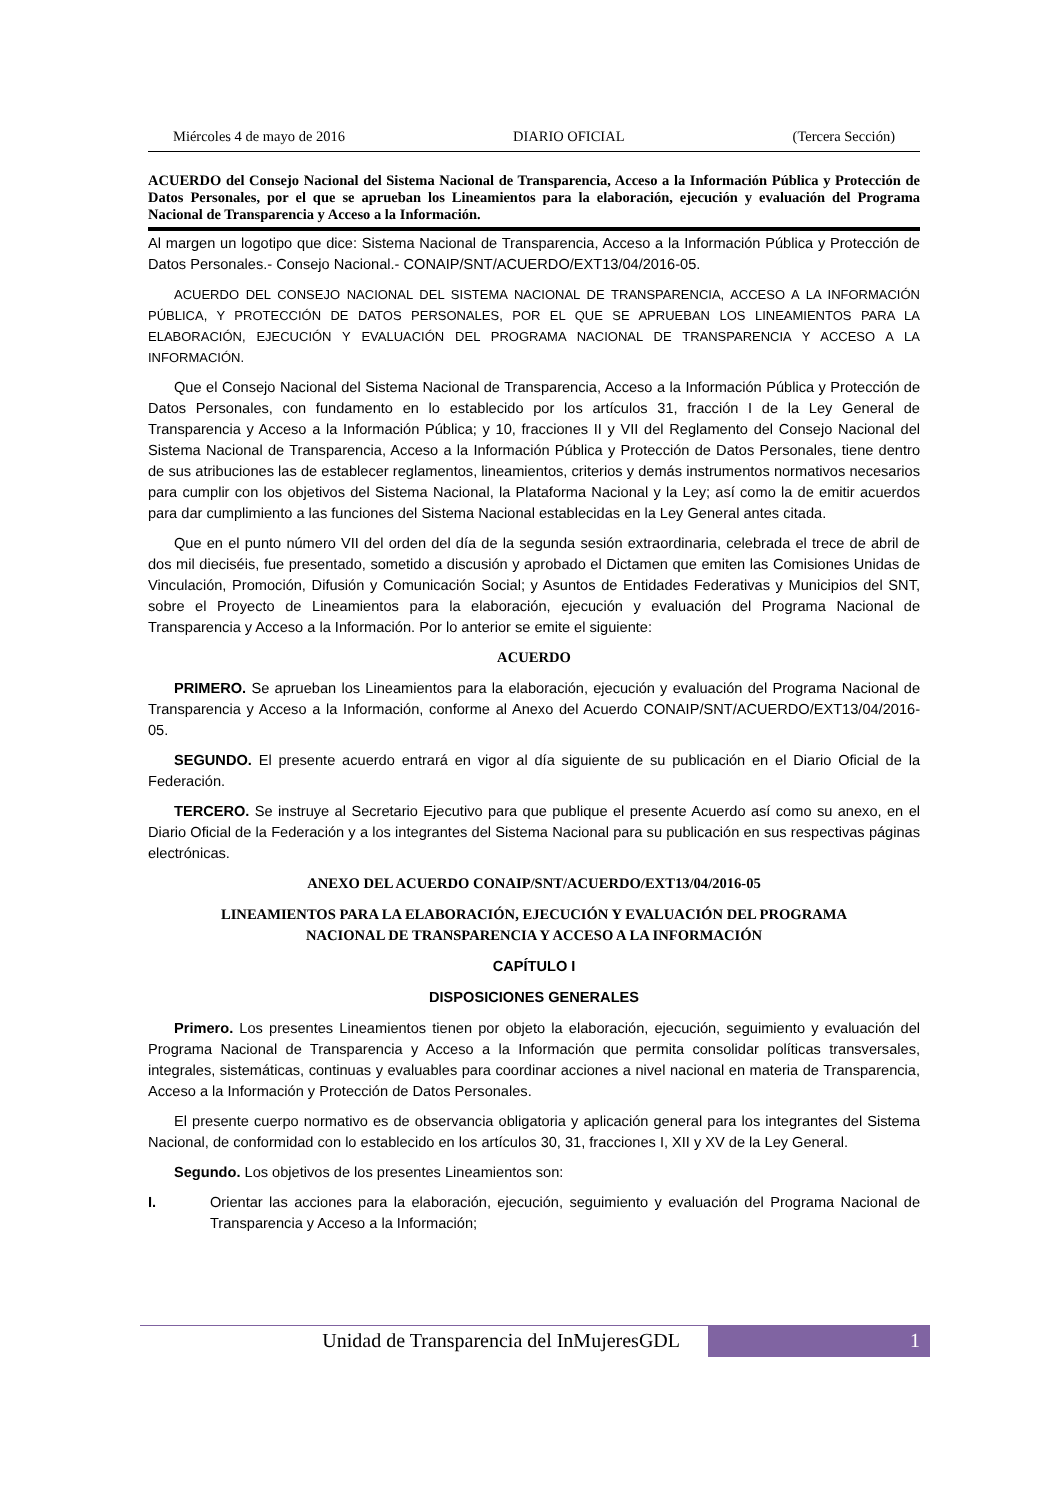Miércoles 4 de mayo de 2016 DIARIO OFICIAL (Tercera Sección)
ACUERDO del Consejo Nacional del Sistema Nacional de Transparencia, Acceso a la Información Pública y Protección de Datos Personales, por el que se aprueban los Lineamientos para la elaboración, ejecución y evaluación del Programa Nacional de Transparencia y Acceso a la Información.
Al margen un logotipo que dice: Sistema Nacional de Transparencia, Acceso a la Información Pública y Protección de Datos Personales.- Consejo Nacional.- CONAIP/SNT/ACUERDO/EXT13/04/2016-05.
ACUERDO DEL CONSEJO NACIONAL DEL SISTEMA NACIONAL DE TRANSPARENCIA, ACCESO A LA INFORMACIÓN PÚBLICA, Y PROTECCIÓN DE DATOS PERSONALES, POR EL QUE SE APRUEBAN LOS LINEAMIENTOS PARA LA ELABORACIÓN, EJECUCIÓN Y EVALUACIÓN DEL PROGRAMA NACIONAL DE TRANSPARENCIA Y ACCESO A LA INFORMACIÓN.
Que el Consejo Nacional del Sistema Nacional de Transparencia, Acceso a la Información Pública y Protección de Datos Personales, con fundamento en lo establecido por los artículos 31, fracción I de la Ley General de Transparencia y Acceso a la Información Pública; y 10, fracciones II y VII del Reglamento del Consejo Nacional del Sistema Nacional de Transparencia, Acceso a la Información Pública y Protección de Datos Personales, tiene dentro de sus atribuciones las de establecer reglamentos, lineamientos, criterios y demás instrumentos normativos necesarios para cumplir con los objetivos del Sistema Nacional, la Plataforma Nacional y la Ley; así como la de emitir acuerdos para dar cumplimiento a las funciones del Sistema Nacional establecidas en la Ley General antes citada.
Que en el punto número VII del orden del día de la segunda sesión extraordinaria, celebrada el trece de abril de dos mil dieciséis, fue presentado, sometido a discusión y aprobado el Dictamen que emiten las Comisiones Unidas de Vinculación, Promoción, Difusión y Comunicación Social; y Asuntos de Entidades Federativas y Municipios del SNT, sobre el Proyecto de Lineamientos para la elaboración, ejecución y evaluación del Programa Nacional de Transparencia y Acceso a la Información. Por lo anterior se emite el siguiente:
ACUERDO
PRIMERO. Se aprueban los Lineamientos para la elaboración, ejecución y evaluación del Programa Nacional de Transparencia y Acceso a la Información, conforme al Anexo del Acuerdo CONAIP/SNT/ACUERDO/EXT13/04/2016-05.
SEGUNDO. El presente acuerdo entrará en vigor al día siguiente de su publicación en el Diario Oficial de la Federación.
TERCERO. Se instruye al Secretario Ejecutivo para que publique el presente Acuerdo así como su anexo, en el Diario Oficial de la Federación y a los integrantes del Sistema Nacional para su publicación en sus respectivas páginas electrónicas.
ANEXO DEL ACUERDO CONAIP/SNT/ACUERDO/EXT13/04/2016-05
LINEAMIENTOS PARA LA ELABORACIÓN, EJECUCIÓN Y EVALUACIÓN DEL PROGRAMA
NACIONAL DE TRANSPARENCIA Y ACCESO A LA INFORMACIÓN
CAPÍTULO I
DISPOSICIONES GENERALES
Primero. Los presentes Lineamientos tienen por objeto la elaboración, ejecución, seguimiento y evaluación del Programa Nacional de Transparencia y Acceso a la Información que permita consolidar políticas transversales, integrales, sistemáticas, continuas y evaluables para coordinar acciones a nivel nacional en materia de Transparencia, Acceso a la Información y Protección de Datos Personales.
El presente cuerpo normativo es de observancia obligatoria y aplicación general para los integrantes del Sistema Nacional, de conformidad con lo establecido en los artículos 30, 31, fracciones I, XII y XV de la Ley General.
Segundo. Los objetivos de los presentes Lineamientos son:
I. Orientar las acciones para la elaboración, ejecución, seguimiento y evaluación del Programa Nacional de Transparencia y Acceso a la Información;
Unidad de Transparencia del InMujeresGDL 1